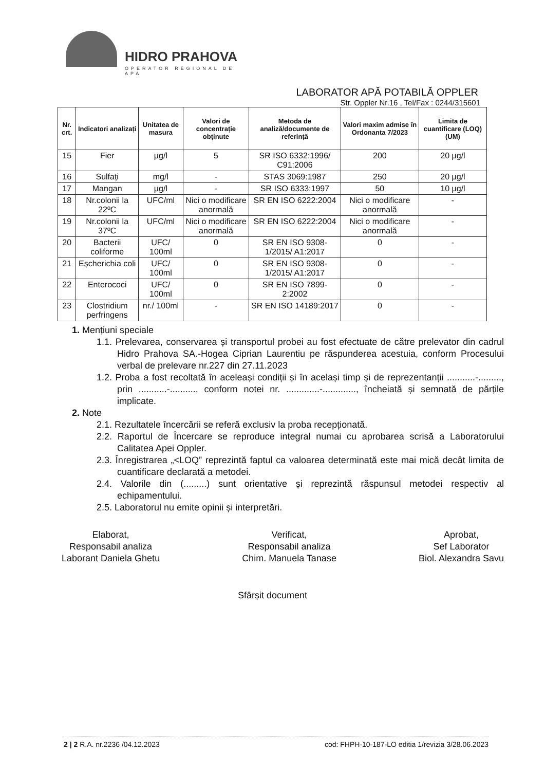HIDRO PRAHOVA
OPERATOR REGIONAL DE APA
LABORATOR APĂ POTABILĂ OPPLER
Str. Oppler Nr.16 , Tel/Fax : 0244/315601
| Nr. crt. | Indicatori analizați | Unitatea de masura | Valori de concentrație obținute | Metoda de analiză/documente de referință | Valori maxim admise în Ordonanta 7/2023 | Limita de cuantificare (LOQ) (UM) |
| --- | --- | --- | --- | --- | --- | --- |
| 15 | Fier | µg/l | 5 | SR ISO 6332:1996/ C91:2006 | 200 | 20 µg/l |
| 16 | Sulfați | mg/l | - | STAS 3069:1987 | 250 | 20 µg/l |
| 17 | Mangan | µg/l | - | SR ISO 6333:1997 | 50 | 10 µg/l |
| 18 | Nr.colonii la 22ºC | UFC/ml | Nici o modificare anormală | SR EN ISO 6222:2004 | Nici o modificare anormală | - |
| 19 | Nr.colonii la 37ºC | UFC/ml | Nici o modificare anormală | SR EN ISO 6222:2004 | Nici o modificare anormală | - |
| 20 | Bacterii coliforme | UFC/ 100ml | 0 | SR EN ISO 9308-1/2015/ A1:2017 | 0 | - |
| 21 | Eșcherichia coli | UFC/ 100ml | 0 | SR EN ISO 9308-1/2015/ A1:2017 | 0 | - |
| 22 | Enterococi | UFC/ 100ml | 0 | SR EN ISO 7899-2:2002 | 0 | - |
| 23 | Clostridium perfringens | nr./ 100ml | - | SR EN ISO 14189:2017 | 0 | - |
1. Mențiuni speciale
1.1. Prelevarea, conservarea și transportul probei au fost efectuate de către prelevator din cadrul Hidro Prahova SA.-Hogea Ciprian Laurentiu pe răspunderea acestuia, conform Procesului verbal de prelevare nr.227 din 27.11.2023
1.2. Proba a fost recoltată în aceleași condiții și în același timp și de reprezentanții ...........-........., prin ...........-.........., conform notei nr. .............-............., încheiată și semnată de părțile implicate.
2. Note
2.1. Rezultatele încercării se referă exclusiv la proba recepționată.
2.2. Raportul de Încercare se reproduce integral numai cu aprobarea scrisă a Laboratorului Calitatea Apei Oppler.
2.3. Înregistrarea „<LOQ” reprezintă faptul ca valoarea determinată este mai mică decât limita de cuantificare declarată a metodei.
2.4. Valorile din (.........) sunt orientative și reprezintă răspunsul metodei respectiv al echipamentului.
2.5. Laboratorul nu emite opinii și interpretări.
Elaborat,
Responsabil analiza
Laborant Daniela Ghetu
Verificat,
Responsabil analiza
Chim. Manuela Tanase
Aprobat,
Sef Laborator
Biol. Alexandra Savu
Sfârșit document
2 | 2 R.A. nr.2236 /04.12.2023 cod: FHPH-10-187-LO editia 1/revizia 3/28.06.2023